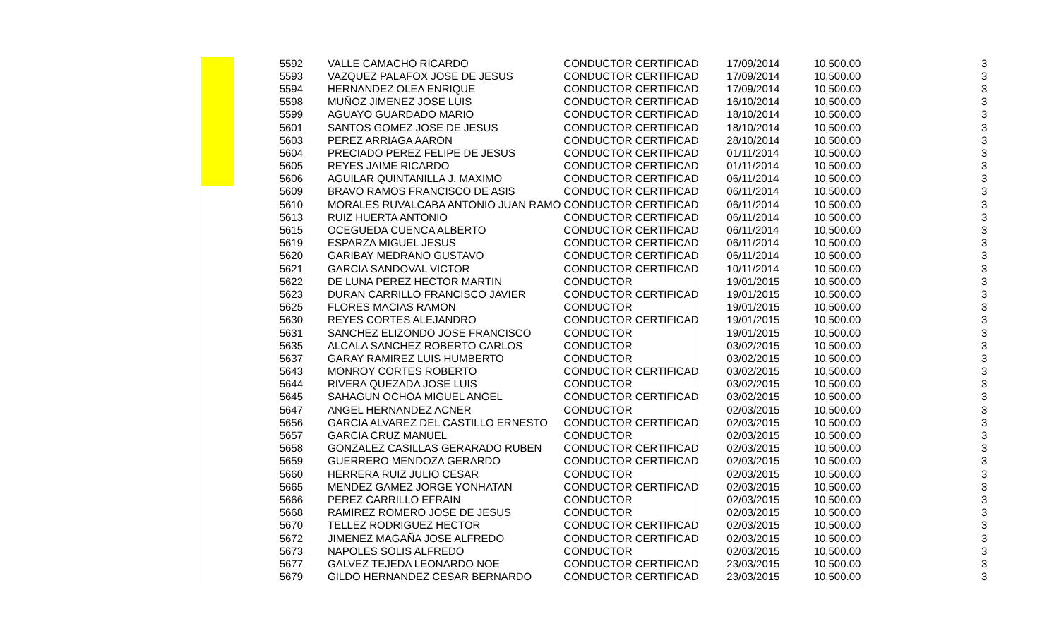| 5592 | VALLE CAMACHO RICARDO | CONDUCTOR CERTIFICAD | 17/09/2014 | 10,500.00 | 3 |
| 5593 | VAZQUEZ PALAFOX JOSE DE JESUS | CONDUCTOR CERTIFICAD | 17/09/2014 | 10,500.00 | 3 |
| 5594 | HERNANDEZ OLEA ENRIQUE | CONDUCTOR CERTIFICAD | 17/09/2014 | 10,500.00 | 3 |
| 5598 | MUÑOZ JIMENEZ JOSE LUIS | CONDUCTOR CERTIFICAD | 16/10/2014 | 10,500.00 | 3 |
| 5599 | AGUAYO GUARDADO MARIO | CONDUCTOR CERTIFICAD | 18/10/2014 | 10,500.00 | 3 |
| 5601 | SANTOS GOMEZ JOSE DE JESUS | CONDUCTOR CERTIFICAD | 18/10/2014 | 10,500.00 | 3 |
| 5603 | PEREZ ARRIAGA AARON | CONDUCTOR CERTIFICAD | 28/10/2014 | 10,500.00 | 3 |
| 5604 | PRECIADO PEREZ FELIPE DE JESUS | CONDUCTOR CERTIFICAD | 01/11/2014 | 10,500.00 | 3 |
| 5605 | REYES JAIME RICARDO | CONDUCTOR CERTIFICAD | 01/11/2014 | 10,500.00 | 3 |
| 5606 | AGUILAR QUINTANILLA J. MAXIMO | CONDUCTOR CERTIFICAD | 06/11/2014 | 10,500.00 | 3 |
| 5609 | BRAVO RAMOS FRANCISCO DE ASIS | CONDUCTOR CERTIFICAD | 06/11/2014 | 10,500.00 | 3 |
| 5610 | MORALES RUVALCABA ANTONIO JUAN RAMO | CONDUCTOR CERTIFICAD | 06/11/2014 | 10,500.00 | 3 |
| 5613 | RUIZ HUERTA ANTONIO | CONDUCTOR CERTIFICAD | 06/11/2014 | 10,500.00 | 3 |
| 5615 | OCEGUEDA CUENCA ALBERTO | CONDUCTOR CERTIFICAD | 06/11/2014 | 10,500.00 | 3 |
| 5619 | ESPARZA MIGUEL JESUS | CONDUCTOR CERTIFICAD | 06/11/2014 | 10,500.00 | 3 |
| 5620 | GARIBAY MEDRANO GUSTAVO | CONDUCTOR CERTIFICAD | 06/11/2014 | 10,500.00 | 3 |
| 5621 | GARCIA SANDOVAL VICTOR | CONDUCTOR CERTIFICAD | 10/11/2014 | 10,500.00 | 3 |
| 5622 | DE LUNA PEREZ HECTOR MARTIN | CONDUCTOR | 19/01/2015 | 10,500.00 | 3 |
| 5623 | DURAN CARRILLO FRANCISCO JAVIER | CONDUCTOR CERTIFICAD | 19/01/2015 | 10,500.00 | 3 |
| 5625 | FLORES MACIAS RAMON | CONDUCTOR | 19/01/2015 | 10,500.00 | 3 |
| 5630 | REYES CORTES ALEJANDRO | CONDUCTOR CERTIFICAD | 19/01/2015 | 10,500.00 | 3 |
| 5631 | SANCHEZ ELIZONDO JOSE FRANCISCO | CONDUCTOR | 19/01/2015 | 10,500.00 | 3 |
| 5635 | ALCALA SANCHEZ ROBERTO CARLOS | CONDUCTOR | 03/02/2015 | 10,500.00 | 3 |
| 5637 | GARAY RAMIREZ LUIS HUMBERTO | CONDUCTOR | 03/02/2015 | 10,500.00 | 3 |
| 5643 | MONROY CORTES ROBERTO | CONDUCTOR CERTIFICAD | 03/02/2015 | 10,500.00 | 3 |
| 5644 | RIVERA QUEZADA JOSE LUIS | CONDUCTOR | 03/02/2015 | 10,500.00 | 3 |
| 5645 | SAHAGUN OCHOA MIGUEL ANGEL | CONDUCTOR CERTIFICAD | 03/02/2015 | 10,500.00 | 3 |
| 5647 | ANGEL HERNANDEZ ACNER | CONDUCTOR | 02/03/2015 | 10,500.00 | 3 |
| 5656 | GARCIA ALVAREZ DEL CASTILLO ERNESTO | CONDUCTOR CERTIFICAD | 02/03/2015 | 10,500.00 | 3 |
| 5657 | GARCIA CRUZ MANUEL | CONDUCTOR | 02/03/2015 | 10,500.00 | 3 |
| 5658 | GONZALEZ CASILLAS GERARADO RUBEN | CONDUCTOR CERTIFICAD | 02/03/2015 | 10,500.00 | 3 |
| 5659 | GUERRERO MENDOZA GERARDO | CONDUCTOR CERTIFICAD | 02/03/2015 | 10,500.00 | 3 |
| 5660 | HERRERA RUIZ JULIO CESAR | CONDUCTOR | 02/03/2015 | 10,500.00 | 3 |
| 5665 | MENDEZ GAMEZ JORGE YONHATAN | CONDUCTOR CERTIFICAD | 02/03/2015 | 10,500.00 | 3 |
| 5666 | PEREZ CARRILLO EFRAIN | CONDUCTOR | 02/03/2015 | 10,500.00 | 3 |
| 5668 | RAMIREZ ROMERO JOSE DE JESUS | CONDUCTOR | 02/03/2015 | 10,500.00 | 3 |
| 5670 | TELLEZ RODRIGUEZ HECTOR | CONDUCTOR CERTIFICAD | 02/03/2015 | 10,500.00 | 3 |
| 5672 | JIMENEZ MAGAÑA JOSE ALFREDO | CONDUCTOR CERTIFICAD | 02/03/2015 | 10,500.00 | 3 |
| 5673 | NAPOLES SOLIS ALFREDO | CONDUCTOR | 02/03/2015 | 10,500.00 | 3 |
| 5677 | GALVEZ TEJEDA LEONARDO NOE | CONDUCTOR CERTIFICAD | 23/03/2015 | 10,500.00 | 3 |
| 5679 | GILDO HERNANDEZ CESAR BERNARDO | CONDUCTOR CERTIFICAD | 23/03/2015 | 10,500.00 | 3 |